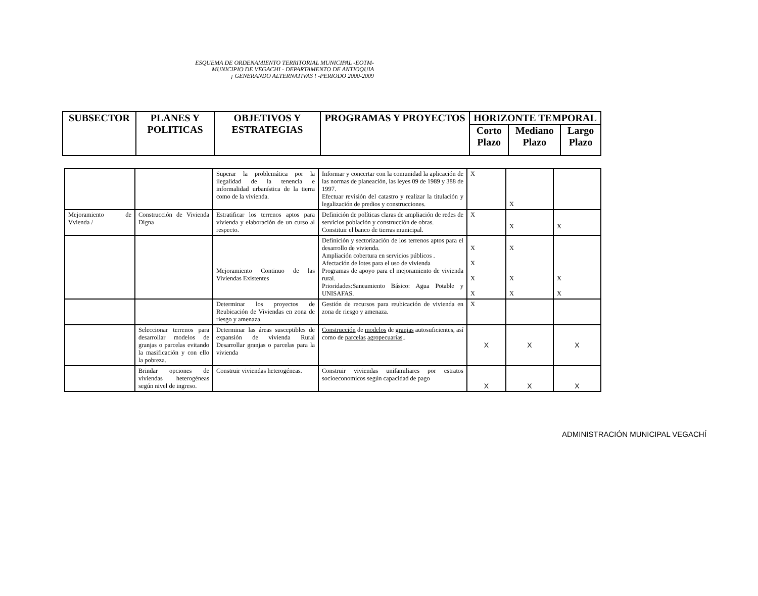ESQUEMA DE ORDENAMIENTO TERRITORIAL MUNICIPAL -EOTM-
MUNICIPIO DE VEGACHI - DEPARTAMENTO DE ANTIOQUIA
¡ GENERANDO ALTERNATIVAS ! -PERIODO 2000-2009
| SUBSECTOR | PLANES Y POLITICAS | OBJETIVOS Y ESTRATEGIAS | PROGRAMAS Y PROYECTOS | HORIZONTE TEMPORAL | | |
| --- | --- | --- | --- | --- | --- | --- |
| | | | | Corto Plazo | Mediano Plazo | Largo Plazo |
| | | Superar la problemática por la ilegalidad de la tenencia e informalidad urbanística de la tierra como de la vivienda. | Informar y concertar con la comunidad la aplicación de las normas de planeación, las leyes 09 de 1989 y 388 de 1997. Efectuar revisión del catastro y realizar la titulación y legalización de predios y construcciones. | X | X | |
| Mejoramiento de Vvienda / | Construcción de Vivienda Digna | Estratificar los terrenos aptos para vivienda y elaboración de un curso al respecto. | Definición de políticas claras de ampliación de redes de servicios población y construcción de obras. Constituir el banco de tierras municipal. | X | X | X |
| | | Mejoramiento Continuo de las Viviendas Existentes | Definición y sectorización de los terrenos aptos para el desarrollo de vivienda. Ampliación cobertura en servicios públicos . Afectación de lotes para el uso de vivienda Programas de apoyo para el mejoramiento de vivienda rural. Prioridades:Saneamiento Básico: Agua Potable y UNISAFAS. | X X X X | X X X | X X |
| | | Determinar los proyectos de Reubicación de Viviendas en zona de riesgo y amenaza. | Gestión de recursos para reubicación de vivienda en zona de riesgo y amenaza. | X | | |
| | Seleccionar terrenos para desarrollar modelos de granjas o parcelas evitando la masificación y con ello la pobreza. | Determinar las áreas susceptibles de expansión de vivienda Rural Desarrollar granjas o parcelas para la vivienda | Construcción de modelos de granjas autosuficientes, así como de parcelas agropecuarias .. | X | X | X |
| | Brindar opciones de viviendas heterogéneas según nivel de ingreso. | Construir viviendas heterogéneas. | Construir viviendas unifamiliares por estratos socioeconomicos según capacidad de pago | X | X | X |
ADMINISTRACIÓN MUNICIPAL VEGACHÍ